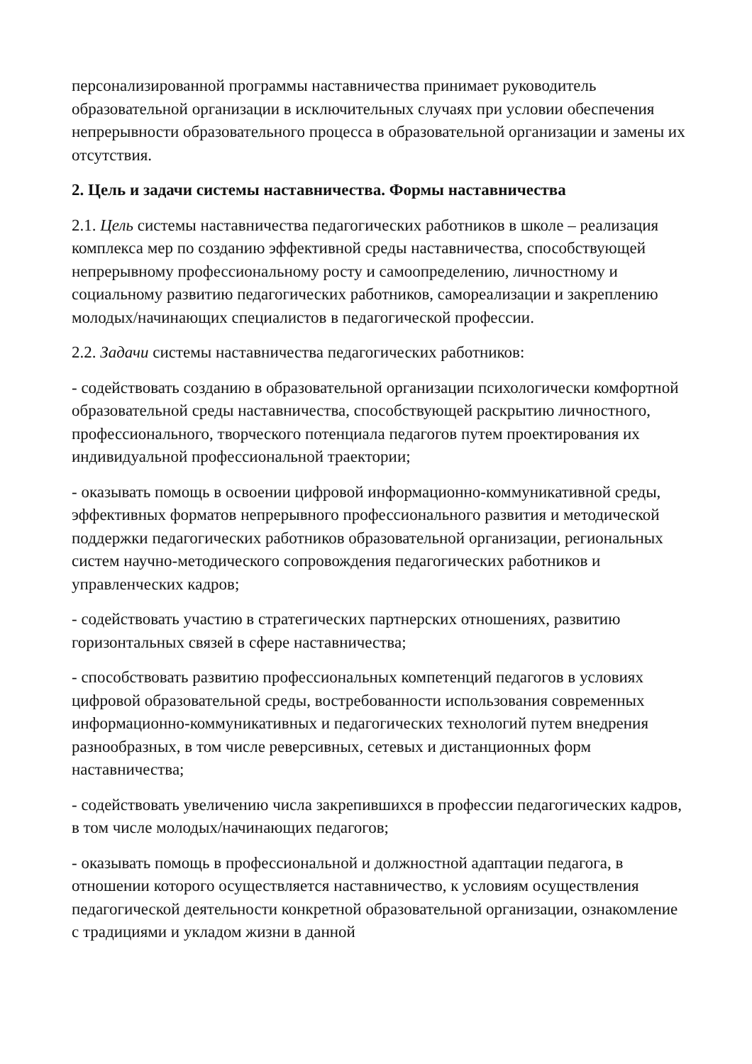персонализированной программы наставничества принимает руководитель образовательной организации в исключительных случаях при условии обеспечения непрерывности образовательного процесса в образовательной организации и замены их отсутствия.
2. Цель и задачи системы наставничества. Формы наставничества
2.1. Цель системы наставничества педагогических работников в школе – реализация комплекса мер по созданию эффективной среды наставничества, способствующей непрерывному профессиональному росту и самоопределению, личностному и социальному развитию педагогических работников, самореализации и закреплению молодых/начинающих специалистов в педагогической профессии.
2.2. Задачи системы наставничества педагогических работников:
- содействовать созданию в образовательной организации психологически комфортной образовательной среды наставничества, способствующей раскрытию личностного, профессионального, творческого потенциала педагогов путем проектирования их индивидуальной профессиональной траектории;
- оказывать помощь в освоении цифровой информационно-коммуникативной среды, эффективных форматов непрерывного профессионального развития и методической поддержки педагогических работников образовательной организации, региональных систем научно-методического сопровождения педагогических работников и управленческих кадров;
- содействовать участию в стратегических партнерских отношениях, развитию горизонтальных связей в сфере наставничества;
- способствовать развитию профессиональных компетенций педагогов в условиях цифровой образовательной среды, востребованности использования современных информационно-коммуникативных и педагогических технологий путем внедрения разнообразных, в том числе реверсивных, сетевых и дистанционных форм наставничества;
- содействовать увеличению числа закрепившихся в профессии педагогических кадров, в том числе молодых/начинающих педагогов;
- оказывать помощь в профессиональной и должностной адаптации педагога, в отношении которого осуществляется наставничество, к условиям осуществления педагогической деятельности конкретной образовательной организации, ознакомление с традициями и укладом жизни в данной